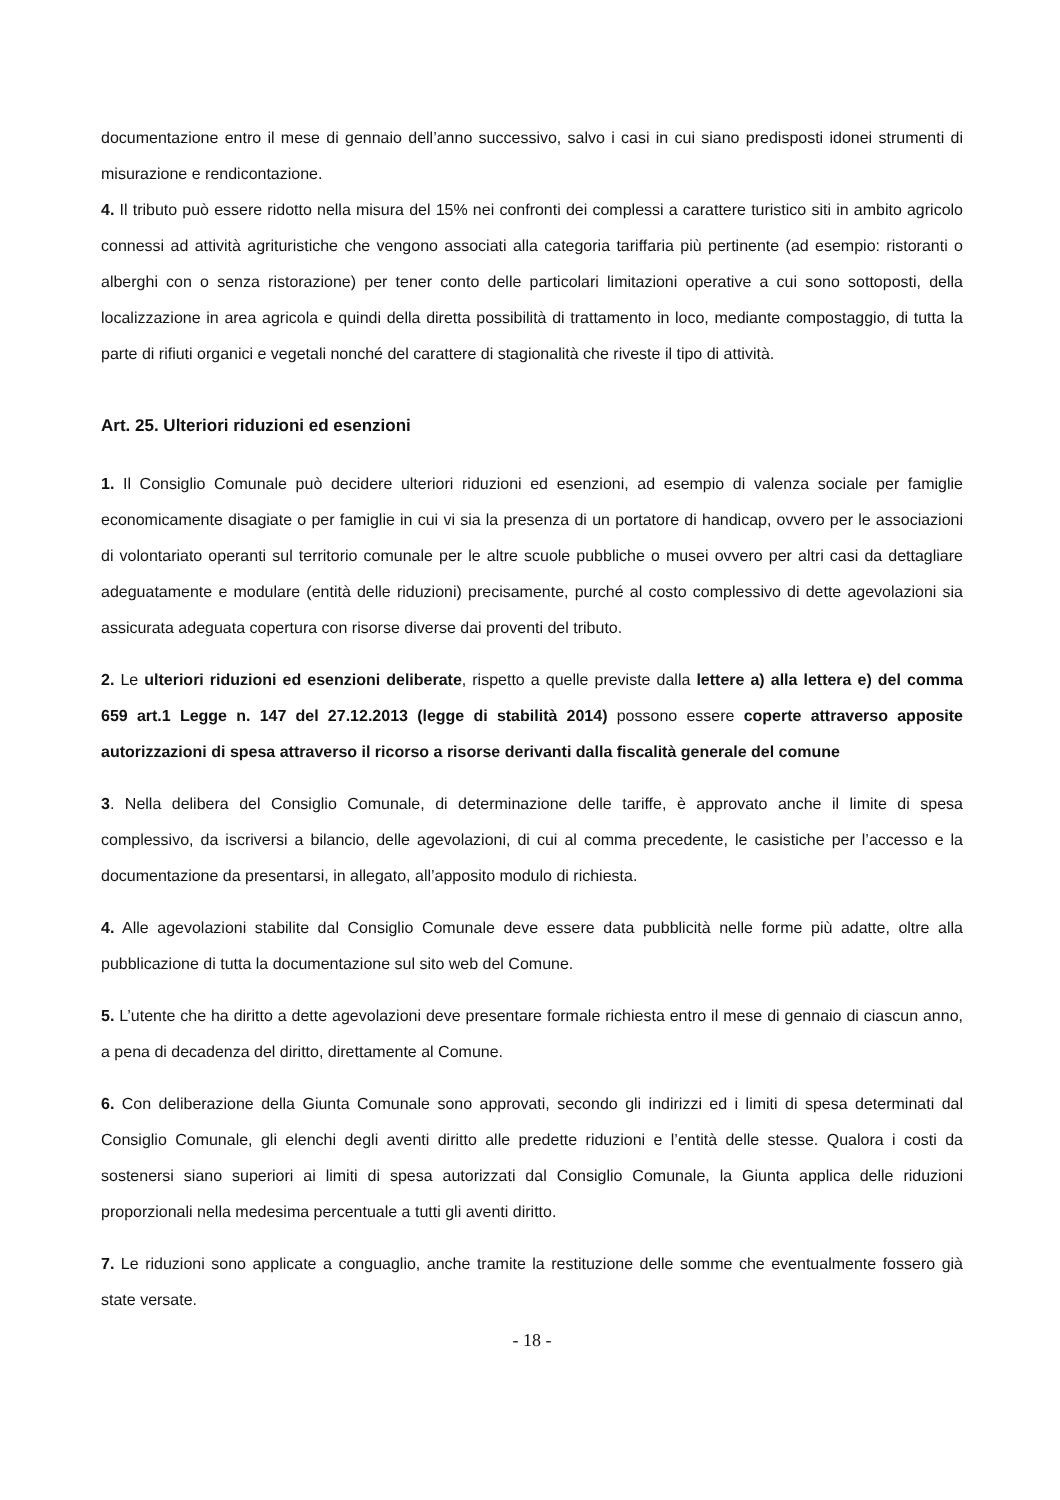documentazione entro il mese di gennaio dell’anno successivo, salvo i casi in cui siano predisposti idonei strumenti di misurazione e rendicontazione.
4. Il tributo può essere ridotto nella misura del 15% nei confronti dei complessi a carattere turistico siti in ambito agricolo connessi ad attività agrituristiche che vengono associati alla categoria tariffaria più pertinente (ad esempio: ristoranti o alberghi con o senza ristorazione) per tener conto delle particolari limitazioni operative a cui sono sottoposti, della localizzazione in area agricola e quindi della diretta possibilità di trattamento in loco, mediante compostaggio, di tutta la parte di rifiuti organici e vegetali nonché del carattere di stagionalità che riveste il tipo di attività.
Art. 25. Ulteriori riduzioni ed esenzioni
1. Il Consiglio Comunale può decidere ulteriori riduzioni ed esenzioni, ad esempio di valenza sociale per famiglie economicamente disagiate o per famiglie in cui vi sia la presenza di un portatore di handicap, ovvero per le associazioni di volontariato operanti sul territorio comunale per le altre scuole pubbliche o musei ovvero per altri casi da dettagliare adeguatamente e modulare (entità delle riduzioni) precisamente, purché al costo complessivo di dette agevolazioni sia assicurata adeguata copertura con risorse diverse dai proventi del tributo.
2. Le ulteriori riduzioni ed esenzioni deliberate, rispetto a quelle previste dalla lettere a) alla lettera e) del comma 659 art.1 Legge n. 147 del 27.12.2013 (legge di stabilità 2014) possono essere coperte attraverso apposite autorizzazioni di spesa attraverso il ricorso a risorse derivanti dalla fiscalità generale del comune
3. Nella delibera del Consiglio Comunale, di determinazione delle tariffe, è approvato anche il limite di spesa complessivo, da iscriversi a bilancio, delle agevolazioni, di cui al comma precedente, le casistiche per l’accesso e la documentazione da presentarsi, in allegato, all’apposito modulo di richiesta.
4. Alle agevolazioni stabilite dal Consiglio Comunale deve essere data pubblicità nelle forme più adatte, oltre alla pubblicazione di tutta la documentazione sul sito web del Comune.
5. L’utente che ha diritto a dette agevolazioni deve presentare formale richiesta entro il mese di gennaio di ciascun anno, a pena di decadenza del diritto, direttamente al Comune.
6. Con deliberazione della Giunta Comunale sono approvati, secondo gli indirizzi ed i limiti di spesa determinati dal Consiglio Comunale, gli elenchi degli aventi diritto alle predette riduzioni e l’entità delle stesse. Qualora i costi da sostenersi siano superiori ai limiti di spesa autorizzati dal Consiglio Comunale, la Giunta applica delle riduzioni proporzionali nella medesima percentuale a tutti gli aventi diritto.
7. Le riduzioni sono applicate a conguaglio, anche tramite la restituzione delle somme che eventualmente fossero già state versate.
- 18 -